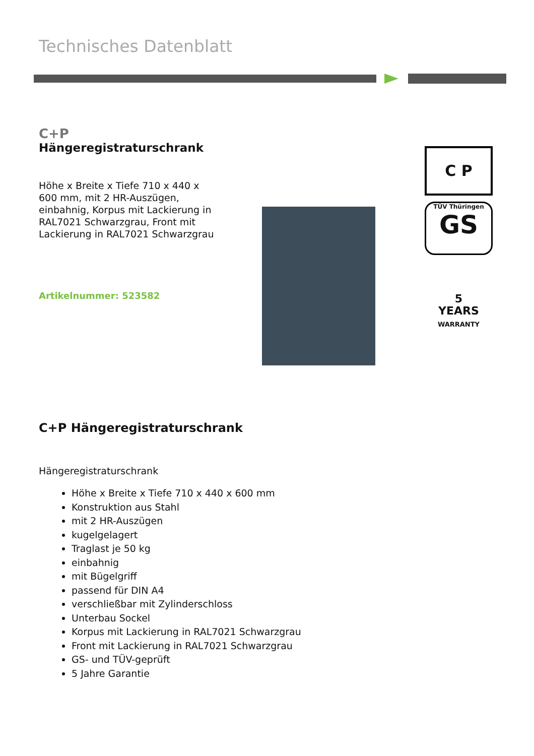Technisches Datenblatt
C+P
Hängeregistraturschrank
Höhe x Breite x Tiefe 710 x 440 x 600 mm, mit 2 HR-Auszügen, einbahnig, Korpus mit Lackierung in RAL7021 Schwarzgrau, Front mit Lackierung in RAL7021 Schwarzgrau
Artikelnummer: 523582
C P
TÜV Thüringen
GS
5
YEARS
WARRANTY
C+P Hängeregistraturschrank
Hängeregistraturschrank
Höhe x Breite x Tiefe 710 x 440 x 600 mm
Konstruktion aus Stahl
mit 2 HR-Auszügen
kugelgelagert
Traglast je 50 kg
einbahnig
mit Bügelgriff
passend für DIN A4
verschließbar mit Zylinderschloss
Unterbau Sockel
Korpus mit Lackierung in RAL7021 Schwarzgrau
Front mit Lackierung in RAL7021 Schwarzgrau
GS- und TÜV-geprüft
5 Jahre Garantie